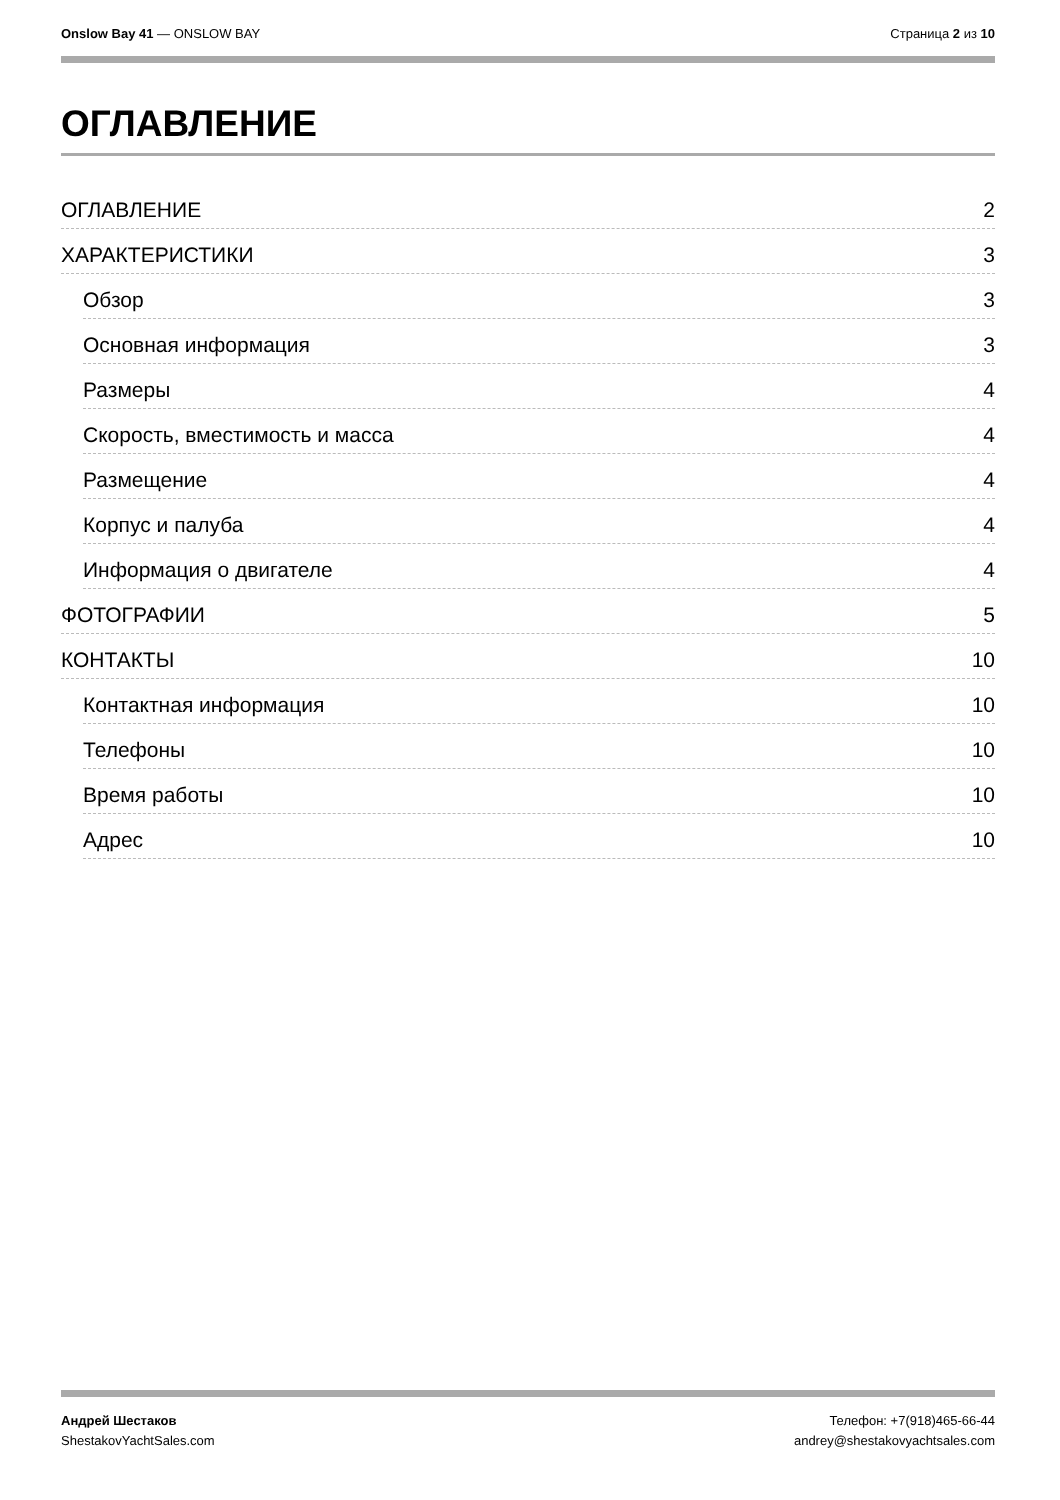Onslow Bay 41 — ONSLOW BAY Страница 2 из 10
ОГЛАВЛЕНИЕ
ОГЛАВЛЕНИЕ 2
ХАРАКТЕРИСТИКИ 3
Обзор 3
Основная информация 3
Размеры 4
Скорость, вместимость и масса 4
Размещение 4
Корпус и палуба 4
Информация о двигателе 4
ФОТОГРАФИИ 5
КОНТАКТЫ 10
Контактная информация 10
Телефоны 10
Время работы 10
Адрес 10
Андрей Шестаков
ShestakovYachtSales.com
Телефон: +7(918)465-66-44
andrey@shestakovyachtsales.com